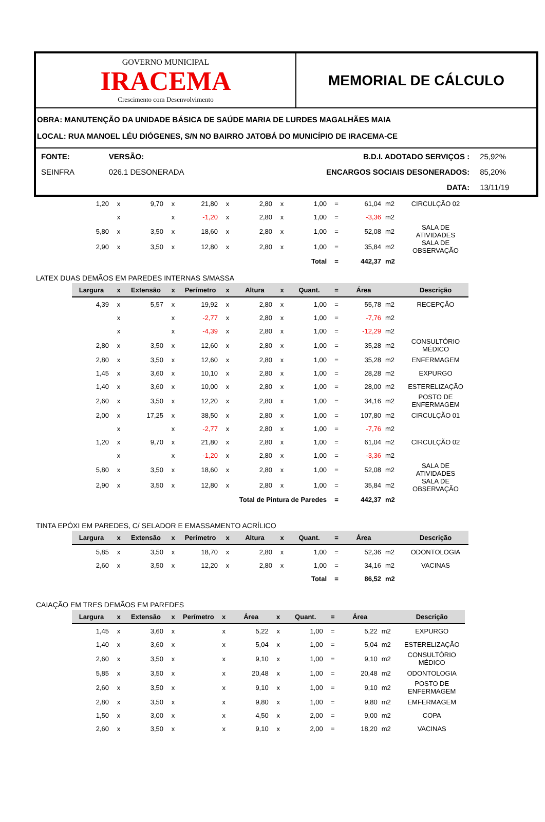GOVERNO MUNICIPAL
IRACEMA
Crescimento com Desenvolvimento
MEMORIAL DE CÁLCULO
OBRA: MANUTENÇÃO DA UNIDADE BÁSICA DE SAÚDE MARIA DE LURDES MAGALHÃES MAIA
LOCAL: RUA MANOEL LÉU DIÓGENES, S/N NO BAIRRO JATOBÁ DO MUNICÍPIO DE IRACEMA-CE
| FONTE: | VERSÃO: | B.D.I. ADOTADO SERVIÇOS : | 25,92% |
| SEINFRA | 026.1 DESONERADA | ENCARGOS SOCIAIS DESONERADOS: | 85,20% |
| | | DATA: | 13/11/19 |
| 1,20 | x | 9,70 | x | 21,80 | x | 2,80 | x | 1,00 | = | 61,04 | m2 | CIRCULÇÃO 02 |
| | x | | x | -1,20 | x | 2,80 | x | 1,00 | = | -3,36 | m2 | |
| 5,80 | x | 3,50 | x | 18,60 | x | 2,80 | x | 1,00 | = | 52,08 | m2 | SALA DE ATIVIDADES |
| 2,90 | x | 3,50 | x | 12,80 | x | 2,80 | x | 1,00 | = | 35,84 | m2 | SALA DE OBSERVAÇÃO |
| Total | | | | | | | | | = | 442,37 | m2 | |
LATEX DUAS DEMÃOS EM PAREDES INTERNAS S/MASSA
| Largura | x | Extensão | x | Perímetro | x | Altura | x | Quant. | = | Área | | Descrição |
| --- | --- | --- | --- | --- | --- | --- | --- | --- | --- | --- | --- | --- |
| 4,39 | x | 5,57 | x | 19,92 | x | 2,80 | x | 1,00 | = | 55,78 | m2 | RECEPÇÃO |
| | x | | x | -2,77 | x | 2,80 | x | 1,00 | = | -7,76 | m2 | |
| | x | | x | -4,39 | x | 2,80 | x | 1,00 | = | -12,29 | m2 | |
| 2,80 | x | 3,50 | x | 12,60 | x | 2,80 | x | 1,00 | = | 35,28 | m2 | CONSULTÓRIO MÉDICO |
| 2,80 | x | 3,50 | x | 12,60 | x | 2,80 | x | 1,00 | = | 35,28 | m2 | ENFERMAGEM |
| 1,45 | x | 3,60 | x | 10,10 | x | 2,80 | x | 1,00 | = | 28,28 | m2 | EXPURGO |
| 1,40 | x | 3,60 | x | 10,00 | x | 2,80 | x | 1,00 | = | 28,00 | m2 | ESTERELIZAÇÃO |
| 2,60 | x | 3,50 | x | 12,20 | x | 2,80 | x | 1,00 | = | 34,16 | m2 | POSTO DE ENFERMAGEM |
| 2,00 | x | 17,25 | x | 38,50 | x | 2,80 | x | 1,00 | = | 107,80 | m2 | CIRCULÇÃO 01 |
| | x | | x | -2,77 | x | 2,80 | x | 1,00 | = | -7,76 | m2 | |
| 1,20 | x | 9,70 | x | 21,80 | x | 2,80 | x | 1,00 | = | 61,04 | m2 | CIRCULÇÃO 02 |
| | x | | x | -1,20 | x | 2,80 | x | 1,00 | = | -3,36 | m2 | |
| 5,80 | x | 3,50 | x | 18,60 | x | 2,80 | x | 1,00 | = | 52,08 | m2 | SALA DE ATIVIDADES |
| 2,90 | x | 3,50 | x | 12,80 | x | 2,80 | x | 1,00 | = | 35,84 | m2 | SALA DE OBSERVAÇÃO |
| Total de Pintura de Paredes | | | | | | | | | = | 442,37 | m2 | |
TINTA EPÓXI EM PAREDES, C/ SELADOR E EMASSAMENTO ACRÍLICO
| Largura | x | Extensão | x | Perímetro | x | Altura | x | Quant. | = | Área | | Descrição |
| --- | --- | --- | --- | --- | --- | --- | --- | --- | --- | --- | --- | --- |
| 5,85 | x | 3,50 | x | 18,70 | x | 2,80 | x | 1,00 | = | 52,36 | m2 | ODONTOLOGIA |
| 2,60 | x | 3,50 | x | 12,20 | x | 2,80 | x | 1,00 | = | 34,16 | m2 | VACINAS |
| Total | | | | | | | | | = | 86,52 | m2 | |
CAIAÇÃO EM TRES DEMÃOS EM PAREDES
| Largura | x | Extensão | x | Perímetro | x | Área | x | Quant. | = | Área | | Descrição |
| --- | --- | --- | --- | --- | --- | --- | --- | --- | --- | --- | --- | --- |
| 1,45 | x | 3,60 | x | | x | 5,22 | x | 1,00 | = | 5,22 | m2 | EXPURGO |
| 1,40 | x | 3,60 | x | | x | 5,04 | x | 1,00 | = | 5,04 | m2 | ESTERELIZAÇÃO |
| 2,60 | x | 3,50 | x | | x | 9,10 | x | 1,00 | = | 9,10 | m2 | CONSULTÓRIO MÉDICO |
| 5,85 | x | 3,50 | x | | x | 20,48 | x | 1,00 | = | 20,48 | m2 | ODONTOLOGIA |
| 2,60 | x | 3,50 | x | | x | 9,10 | x | 1,00 | = | 9,10 | m2 | POSTO DE ENFERMAGEM |
| 2,80 | x | 3,50 | x | | x | 9,80 | x | 1,00 | = | 9,80 | m2 | EMFERMAGEM |
| 1,50 | x | 3,00 | x | | x | 4,50 | x | 2,00 | = | 9,00 | m2 | COPA |
| 2,60 | x | 3,50 | x | | x | 9,10 | x | 2,00 | = | 18,20 | m2 | VACINAS |